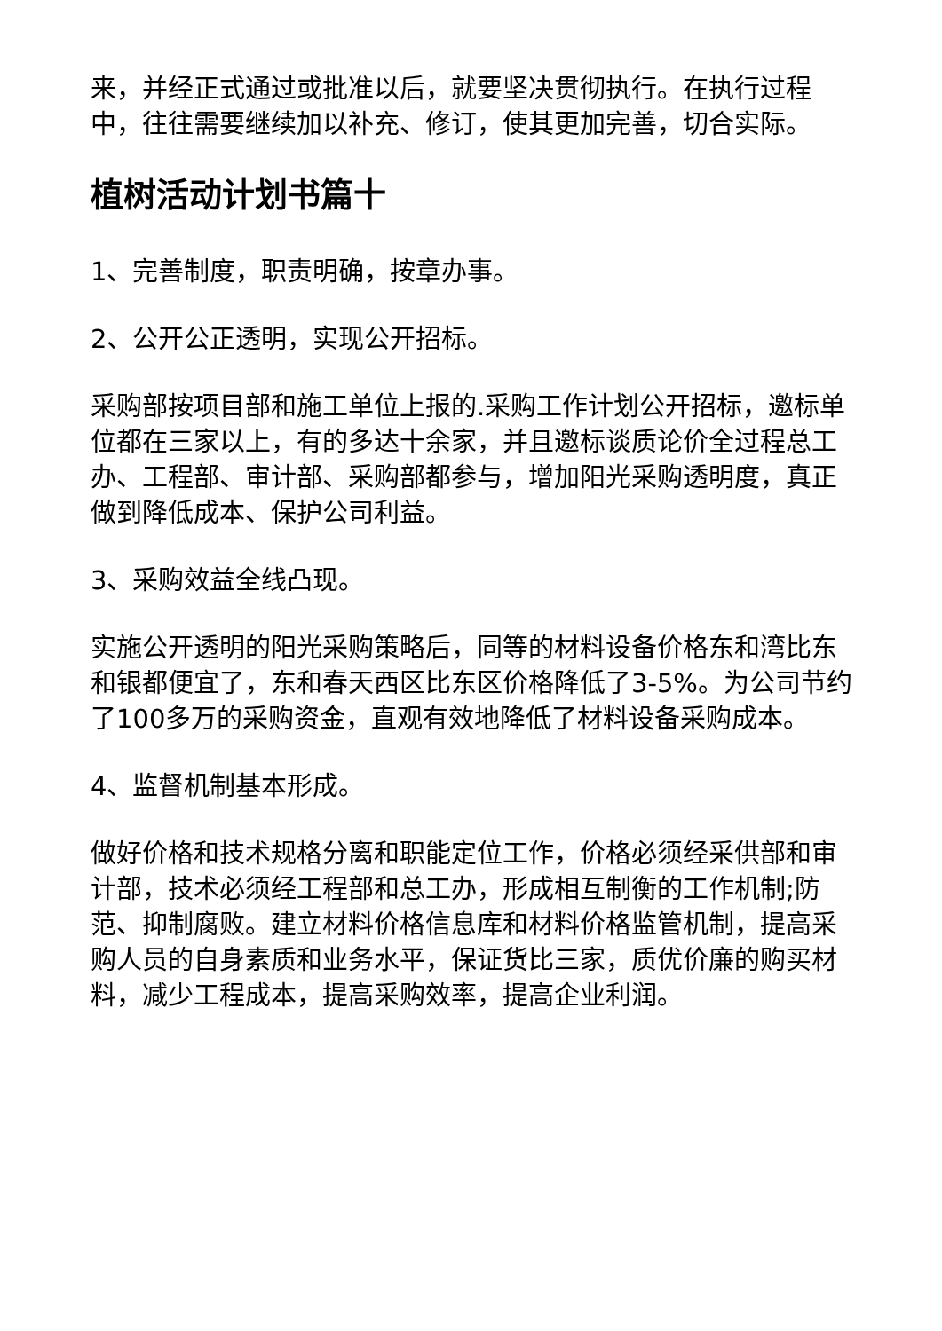来，并经正式通过或批准以后，就要坚决贯彻执行。在执行过程中，往往需要继续加以补充、修订，使其更加完善，切合实际。
植树活动计划书篇十
1、完善制度，职责明确，按章办事。
2、公开公正透明，实现公开招标。
采购部按项目部和施工单位上报的.采购工作计划公开招标，邀标单位都在三家以上，有的多达十余家，并且邀标谈质论价全过程总工办、工程部、审计部、采购部都参与，增加阳光采购透明度，真正做到降低成本、保护公司利益。
3、采购效益全线凸现。
实施公开透明的阳光采购策略后，同等的材料设备价格东和湾比东和银都便宜了，东和春天西区比东区价格降低了3-5%。为公司节约了100多万的采购资金，直观有效地降低了材料设备采购成本。
4、监督机制基本形成。
做好价格和技术规格分离和职能定位工作，价格必须经采供部和审计部，技术必须经工程部和总工办，形成相互制衡的工作机制;防范、抑制腐败。建立材料价格信息库和材料价格监管机制，提高采购人员的自身素质和业务水平，保证货比三家，质优价廉的购买材料，减少工程成本，提高采购效率，提高企业利润。